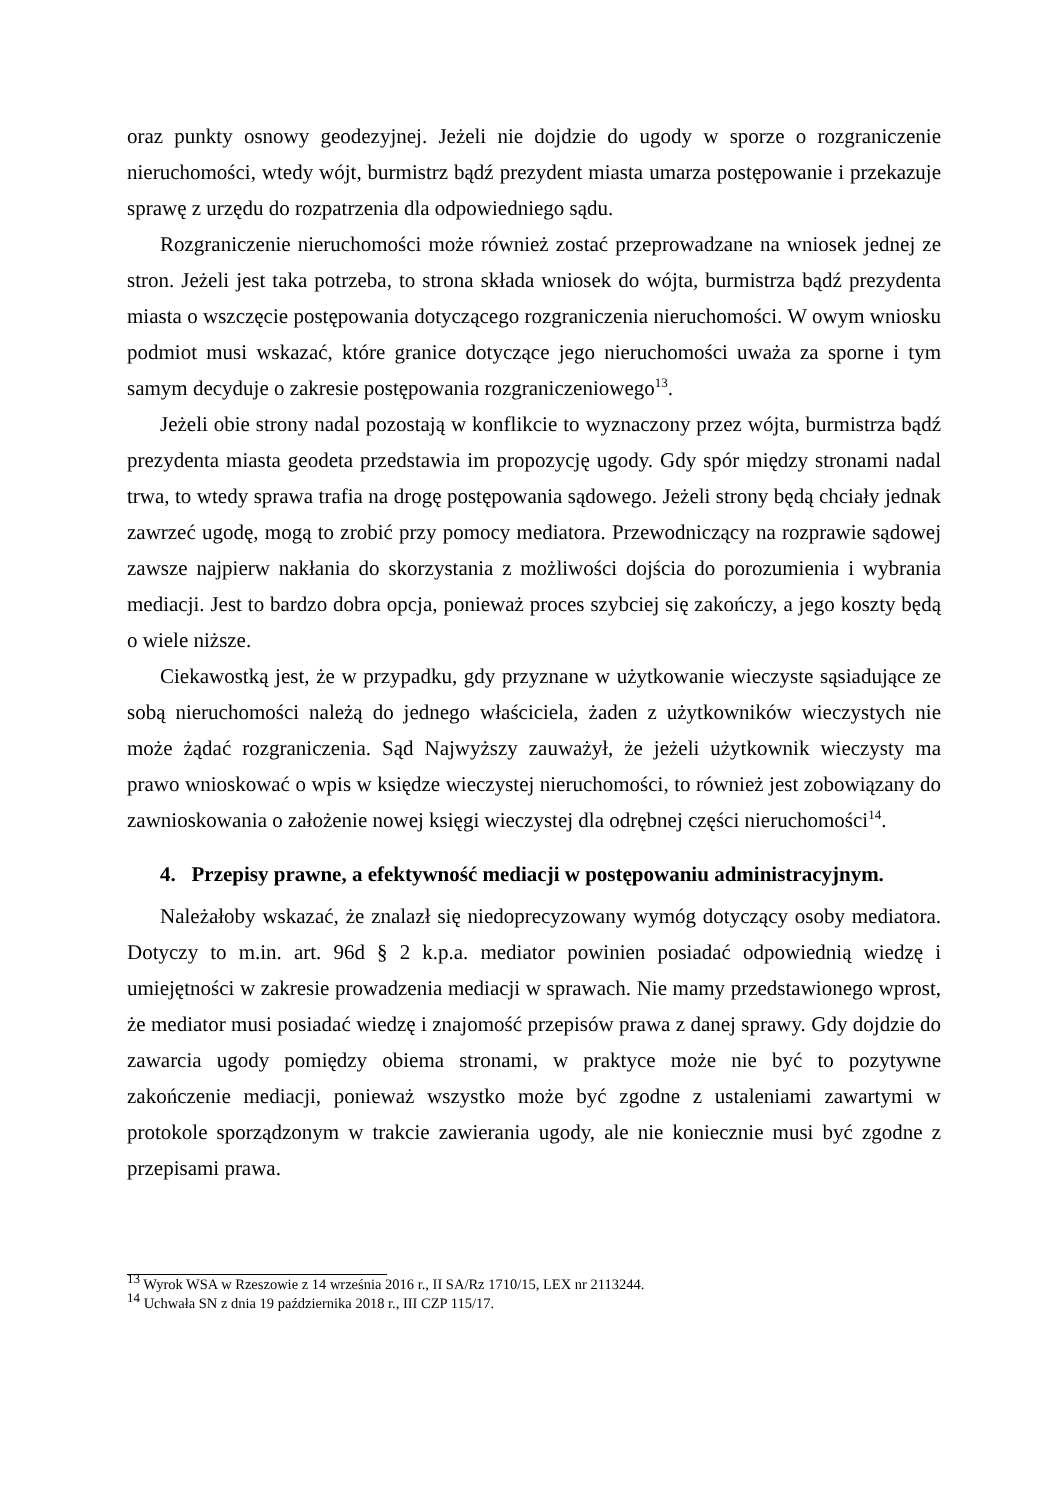oraz punkty osnowy geodezyjnej. Jeżeli nie dojdzie do ugody w sporze o rozgraniczenie nieruchomości, wtedy wójt, burmistrz bądź prezydent miasta umarza postępowanie i przekazuje sprawę z urzędu do rozpatrzenia dla odpowiedniego sądu.
Rozgraniczenie nieruchomości może również zostać przeprowadzane na wniosek jednej ze stron. Jeżeli jest taka potrzeba, to strona składa wniosek do wójta, burmistrza bądź prezydenta miasta o wszczęcie postępowania dotyczącego rozgraniczenia nieruchomości. W owym wniosku podmiot musi wskazać, które granice dotyczące jego nieruchomości uważa za sporne i tym samym decyduje o zakresie postępowania rozgraniczeniowego<sup>13</sup>.
Jeżeli obie strony nadal pozostają w konflikcie to wyznaczony przez wójta, burmistrza bądź prezydenta miasta geodeta przedstawia im propozycję ugody. Gdy spór między stronami nadal trwa, to wtedy sprawa trafia na drogę postępowania sądowego. Jeżeli strony będą chciały jednak zawrzeć ugodę, mogą to zrobić przy pomocy mediatora. Przewodniczący na rozprawie sądowej zawsze najpierw nakłania do skorzystania z możliwości dojścia do porozumienia i wybrania mediacji. Jest to bardzo dobra opcja, ponieważ proces szybciej się zakończy, a jego koszty będą o wiele niższe.
Ciekawostką jest, że w przypadku, gdy przyznane w użytkowanie wieczyste sąsiadujące ze sobą nieruchomości należą do jednego właściciela, żaden z użytkowników wieczystych nie może żądać rozgraniczenia. Sąd Najwyższy zauważył, że jeżeli użytkownik wieczysty ma prawo wnioskować o wpis w księdze wieczystej nieruchomości, to również jest zobowiązany do zawnioskowania o założenie nowej księgi wieczystej dla odrębnej części nieruchomości<sup>14</sup>.
4. Przepisy prawne, a efektywność mediacji w postępowaniu administracyjnym.
Należałoby wskazać, że znalazł się niedoprecyzowany wymóg dotyczący osoby mediatora. Dotyczy to m.in. art. 96d § 2 k.p.a. mediator powinien posiadać odpowiednią wiedzę i umiejętności w zakresie prowadzenia mediacji w sprawach. Nie mamy przedstawionego wprost, że mediator musi posiadać wiedzę i znajomość przepisów prawa z danej sprawy. Gdy dojdzie do zawarcia ugody pomiędzy obiema stronami, w praktyce może nie być to pozytywne zakończenie mediacji, ponieważ wszystko może być zgodne z ustaleniami zawartymi w protokole sporządzonym w trakcie zawierania ugody, ale nie koniecznie musi być zgodne z przepisami prawa.
<sup>13</sup> Wyrok WSA w Rzeszowie z 14 września 2016 r., II SA/Rz 1710/15, LEX nr 2113244.
<sup>14</sup> Uchwała SN z dnia 19 października 2018 r., III CZP 115/17.